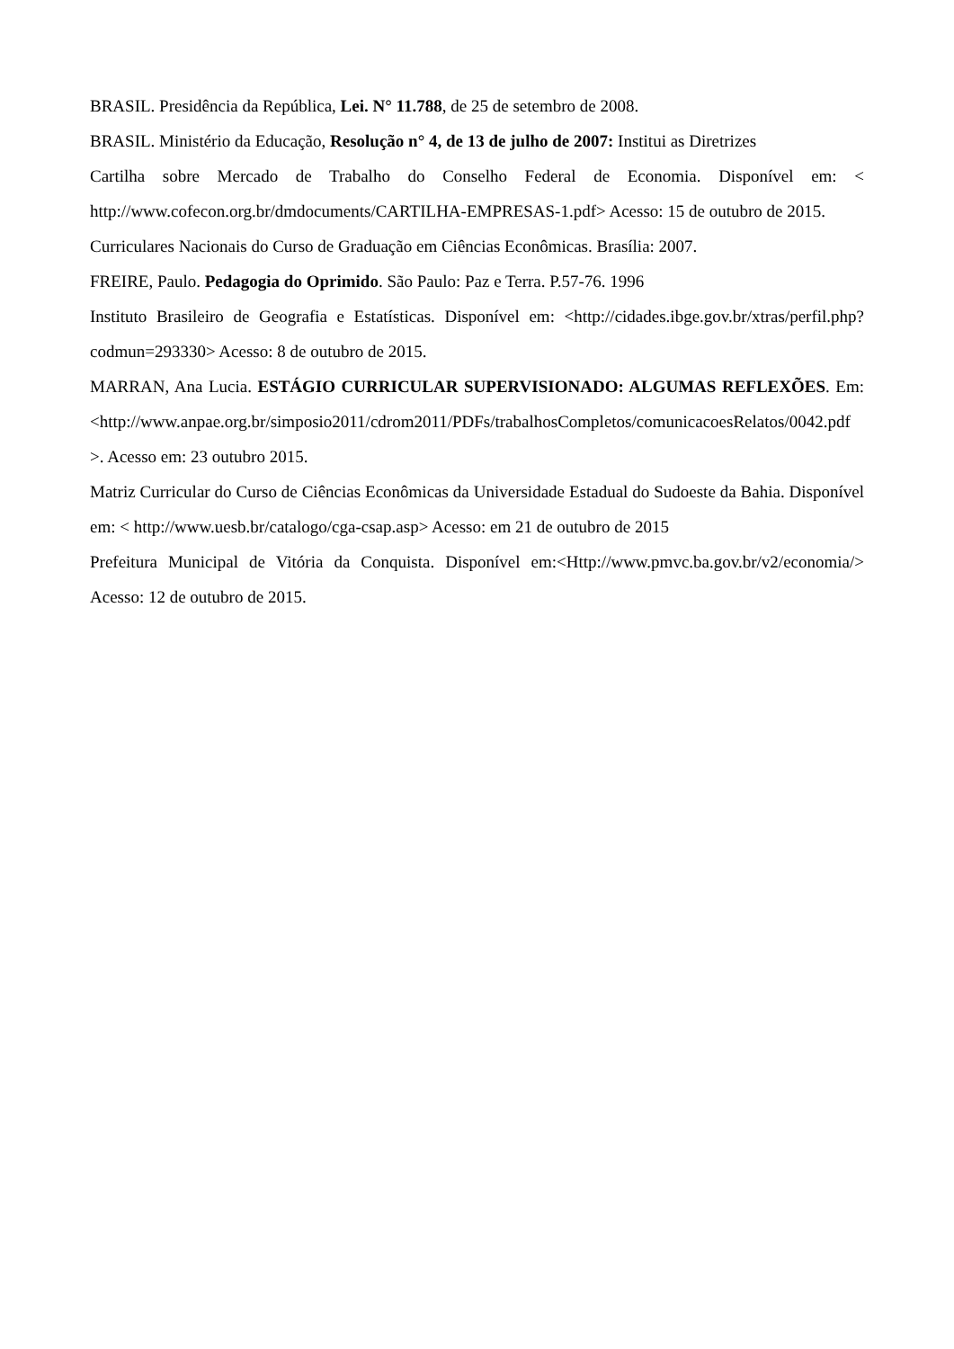BRASIL. Presidência da República, Lei. N° 11.788, de 25 de setembro de 2008.
BRASIL. Ministério da Educação, Resolução n° 4, de 13 de julho de 2007: Institui as Diretrizes
Cartilha sobre Mercado de Trabalho do Conselho Federal de Economia. Disponível em: < http://www.cofecon.org.br/dmdocuments/CARTILHA-EMPRESAS-1.pdf> Acesso: 15 de outubro de 2015.
Curriculares Nacionais do Curso de Graduação em Ciências Econômicas. Brasília: 2007.
FREIRE, Paulo. Pedagogia do Oprimido. São Paulo: Paz e Terra. P.57-76. 1996
Instituto Brasileiro de Geografia e Estatísticas. Disponível em: <http://cidades.ibge.gov.br/xtras/perfil.php?codmun=293330> Acesso: 8 de outubro de 2015.
MARRAN, Ana Lucia. ESTÁGIO CURRICULAR SUPERVISIONADO: ALGUMAS REFLEXÕES. Em: <http://www.anpae.org.br/simposio2011/cdrom2011/PDFs/trabalhosCompletos/comunicacoesRelatos/0042.pdf >. Acesso em: 23 outubro 2015.
Matriz Curricular do Curso de Ciências Econômicas da Universidade Estadual do Sudoeste da Bahia. Disponível em: < http://www.uesb.br/catalogo/cga-csap.asp> Acesso: em 21 de outubro de 2015
Prefeitura Municipal de Vitória da Conquista. Disponível em:<Http://www.pmvc.ba.gov.br/v2/economia/> Acesso: 12 de outubro de 2015.